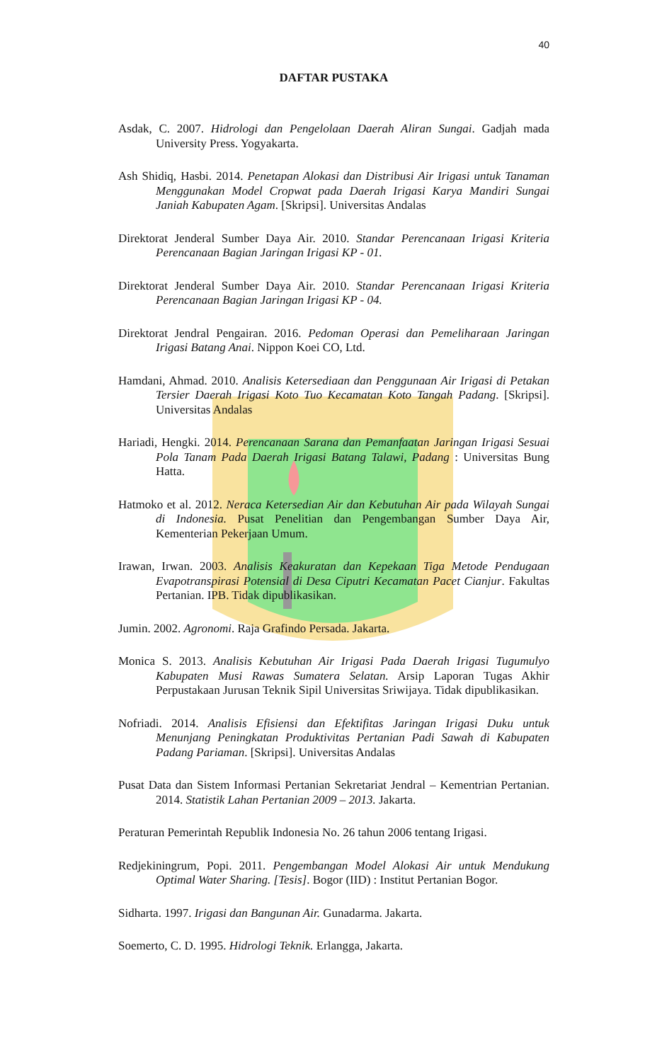40
DAFTAR PUSTAKA
Asdak, C. 2007. Hidrologi dan Pengelolaan Daerah Aliran Sungai. Gadjah mada University Press. Yogyakarta.
Ash Shidiq, Hasbi. 2014. Penetapan Alokasi dan Distribusi Air Irigasi untuk Tanaman Menggunakan Model Cropwat pada Daerah Irigasi Karya Mandiri Sungai Janiah Kabupaten Agam. [Skripsi]. Universitas Andalas
Direktorat Jenderal Sumber Daya Air. 2010. Standar Perencanaan Irigasi Kriteria Perencanaan Bagian Jaringan Irigasi KP - 01.
Direktorat Jenderal Sumber Daya Air. 2010. Standar Perencanaan Irigasi Kriteria Perencanaan Bagian Jaringan Irigasi KP - 04.
Direktorat Jendral Pengairan. 2016. Pedoman Operasi dan Pemeliharaan Jaringan Irigasi Batang Anai. Nippon Koei CO, Ltd.
Hamdani, Ahmad. 2010. Analisis Ketersediaan dan Penggunaan Air Irigasi di Petakan Tersier Daerah Irigasi Koto Tuo Kecamatan Koto Tangah Padang. [Skripsi]. Universitas Andalas
Hariadi, Hengki. 2014. Perencanaan Sarana dan Pemanfaatan Jaringan Irigasi Sesuai Pola Tanam Pada Daerah Irigasi Batang Talawi, Padang : Universitas Bung Hatta.
Hatmoko et al. 2012. Neraca Ketersedian Air dan Kebutuhan Air pada Wilayah Sungai di Indonesia. Pusat Penelitian dan Pengembangan Sumber Daya Air, Kementerian Pekerjaan Umum.
Irawan, Irwan. 2003. Analisis Keakuratan dan Kepekaan Tiga Metode Pendugaan Evapotranspirasi Potensial di Desa Ciputri Kecamatan Pacet Cianjur. Fakultas Pertanian. IPB. Tidak dipublikasikan.
Jumin. 2002. Agronomi. Raja Grafindo Persada. Jakarta.
Monica S. 2013. Analisis Kebutuhan Air Irigasi Pada Daerah Irigasi Tugumulyo Kabupaten Musi Rawas Sumatera Selatan. Arsip Laporan Tugas Akhir Perpustakaan Jurusan Teknik Sipil Universitas Sriwijaya. Tidak dipublikasikan.
Nofriadi. 2014. Analisis Efisiensi dan Efektifitas Jaringan Irigasi Duku untuk Menunjang Peningkatan Produktivitas Pertanian Padi Sawah di Kabupaten Padang Pariaman. [Skripsi]. Universitas Andalas
Pusat Data dan Sistem Informasi Pertanian Sekretariat Jendral – Kementrian Pertanian. 2014. Statistik Lahan Pertanian 2009 – 2013. Jakarta.
Peraturan Pemerintah Republik Indonesia No. 26 tahun 2006 tentang Irigasi.
Redjekiningrum, Popi. 2011. Pengembangan Model Alokasi Air untuk Mendukung Optimal Water Sharing. [Tesis]. Bogor (IID) : Institut Pertanian Bogor.
Sidharta. 1997. Irigasi dan Bangunan Air. Gunadarma. Jakarta.
Soemerto, C. D. 1995. Hidrologi Teknik. Erlangga, Jakarta.